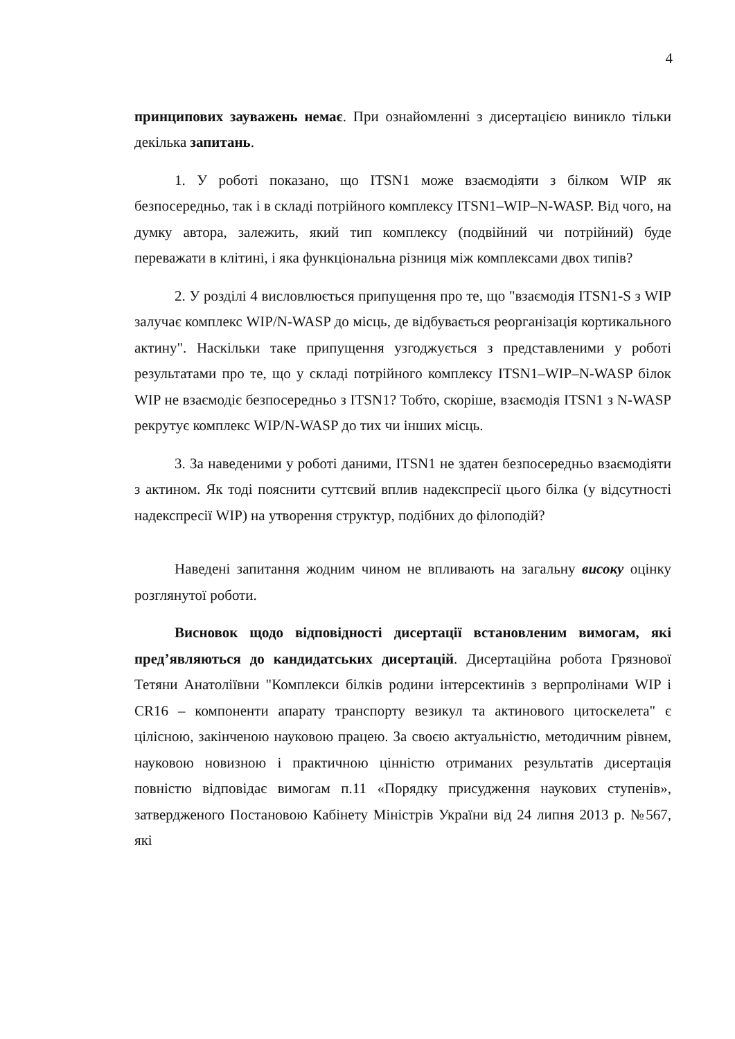4
принципових зауважень немає. При ознайомленні з дисертацією виникло тільки декілька запитань.
1. У роботі показано, що ITSN1 може взаємодіяти з білком WIP як безпосередньо, так і в складі потрійного комплексу ITSN1–WIP–N-WASP. Від чого, на думку автора, залежить, який тип комплексу (подвійний чи потрійний) буде переважати в клітині, і яка функціональна різниця між комплексами двох типів?
2. У розділі 4 висловлюється припущення про те, що "взаємодія ITSN1-S з WIP залучає комплекс WIP/N-WASP до місць, де відбувається реорганізація кортикального актину". Наскільки таке припущення узгоджується з представленими у роботі результатами про те, що у складі потрійного комплексу ITSN1–WIP–N-WASP білок WIP не взаємодіє безпосередньо з ITSN1? Тобто, скоріше, взаємодія ITSN1 з N-WASP рекрутує комплекс WIP/N-WASP до тих чи інших місць.
3. За наведеними у роботі даними, ITSN1 не здатен безпосередньо взаємодіяти з актином. Як тоді пояснити суттєвий вплив надекспресії цього білка (у відсутності надекспресії WIP) на утворення структур, подібних до філоподій?
Наведені запитання жодним чином не впливають на загальну високу оцінку розглянутої роботи.
Висновок щодо відповідності дисертації встановленим вимогам, які пред’являються до кандидатських дисертацій. Дисертаційна робота Грязнової Тетяни Анатоліївни "Комплекси білків родини інтерсектинів з верпролінами WIP і CR16 – компоненти апарату транспорту везикул та актинового цитоскелета" є цілісною, закінченою науковою працею. За своєю актуальністю, методичним рівнем, науковою новизною і практичною цінністю отриманих результатів дисертація повністю відповідає вимогам п.11 «Порядку присудження наукових ступенів», затвердженого Постановою Кабінету Міністрів України від 24 липня 2013 р. №567, які